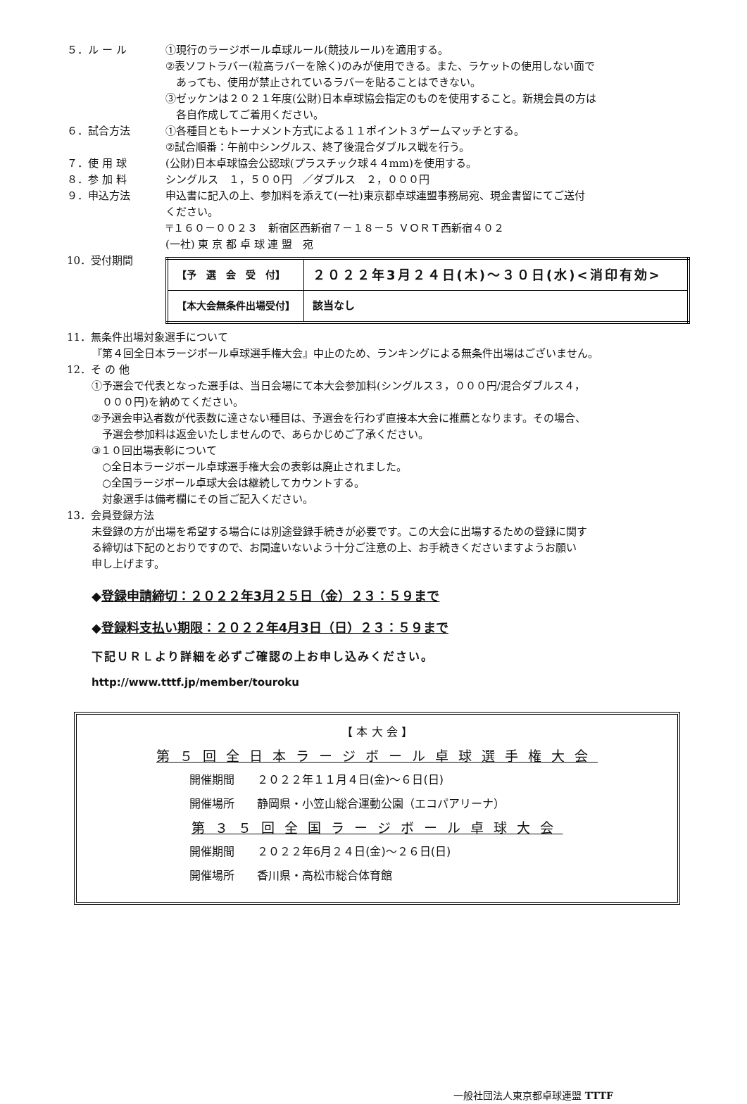５．ル ー ル ①現行のラージボール卓球ルール(競技ルール)を適用する。
②表ソフトラバー(粒高ラバーを除く)のみが使用できる。また、ラケットの使用しない面で
　あっても、使用が禁止されているラバーを貼ることはできない。
③ゼッケンは２０２１年度(公財)日本卓球協会指定のものを使用すること。新規会員の方は
　各自作成してご着用ください。
６．試合方法 ①各種目ともトーナメント方式による１１ポイント３ゲームマッチとする。
②試合順番：午前中シングルス、終了後混合ダブルス戦を行う。
７．使 用 球 (公財)日本卓球協会公認球(プラスチック球４４mm)を使用する。
８．参 加 料 シングルス　１，５００円　／ダブルス　２，０００円
９．申込方法 申込書に記入の上、参加料を添えて(一社)東京都卓球連盟事務局宛、現金書留にてご送付
ください。
〒１６０－００２３　新宿区西新宿７－１８－５ ＶＯＲＴ西新宿４０２
(一社) 東 京 都 卓 球 連 盟　宛
10．受付期間
| 【予 選 会 受 付】 | ２０２２年3月２４日(木)～３０日(水)<消印有効> |
| 【本大会無条件出場受付】 | 該当なし |
11．無条件出場対象選手について
『第４回全日本ラージボール卓球選手権大会』中止のため、ランキングによる無条件出場はございません。
12．そ の 他
①予選会で代表となった選手は、当日会場にて本大会参加料(シングルス３，０００円/混合ダブルス４，
　０００円)を納めてください。
②予選会申込者数が代表数に達さない種目は、予選会を行わず直接本大会に推薦となります。その場合、
　予選会参加料は返金いたしませんので、あらかじめご了承ください。
③１０回出場表彰について
　○全日本ラージボール卓球選手権大会の表彰は廃止されました。
　○全国ラージボール卓球大会は継続してカウントする。
　対象選手は備考欄にその旨ご記入ください。
13．会員登録方法
未登録の方が出場を希望する場合には別途登録手続きが必要です。この大会に出場するための登録に関す
る締切は下記のとおりですので、お間違いないよう十分ご注意の上、お手続きくださいますようお願い
申し上げます。
◆登録申請締切：２０２２年3月２５日（金）２３：５９まで
◆登録料支払い期限：２０２２年4月3日（日）２３：５９まで
下記ＵＲＬより詳細を必ずご確認の上お申し込みください。
http://www.tttf.jp/member/touroku
【 本 大 会 】
第５回全日本ラージボール卓球選手権大会
開催期間　　２０２２年１１月４日(金)～６日(日)
開催場所　　静岡県・小笠山総合運動公園（エコパアリーナ）
第３５回全国ラージボール卓球大会
開催期間　　２０２２年6月２４日(金)～２６日(日)
開催場所　　香川県・高松市総合体育館
一般社団法人東京都卓球連盟 TTTF